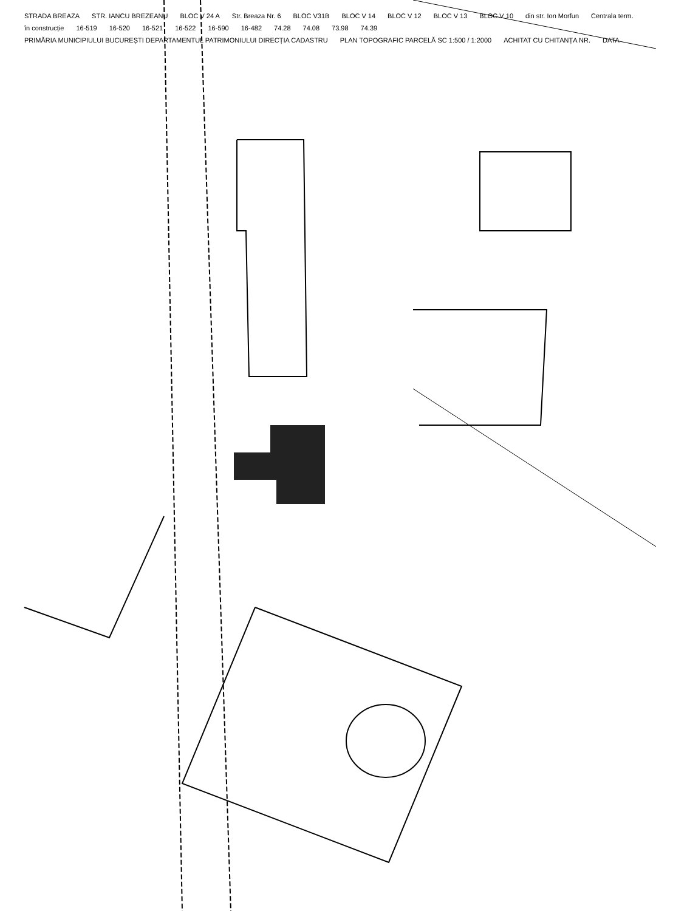STRADA BREAZA STR. IANCU BREZEANU BLOC V 24 A Str. Breaza Nr. 6 BLOC V31B BLOC V 14 BLOC V 12 BLOC V 13 BLOC V 10 din str. Ion Morfun Centrala term. în construcție 16-519 16-520 16-521 16-522 16-590 16-482 74.28 74.08 73.98 74.39 PRIMĂRIA MUNICIPIULUI BUCUREȘTI DEPARTAMENTUL PATRIMONIULUI DIRECȚIA CADASTRU PLAN TOPOGRAFIC PARCELĂ SC 1:500 / 1:2000 ACHITAT CU CHITANȚA NR. DATA